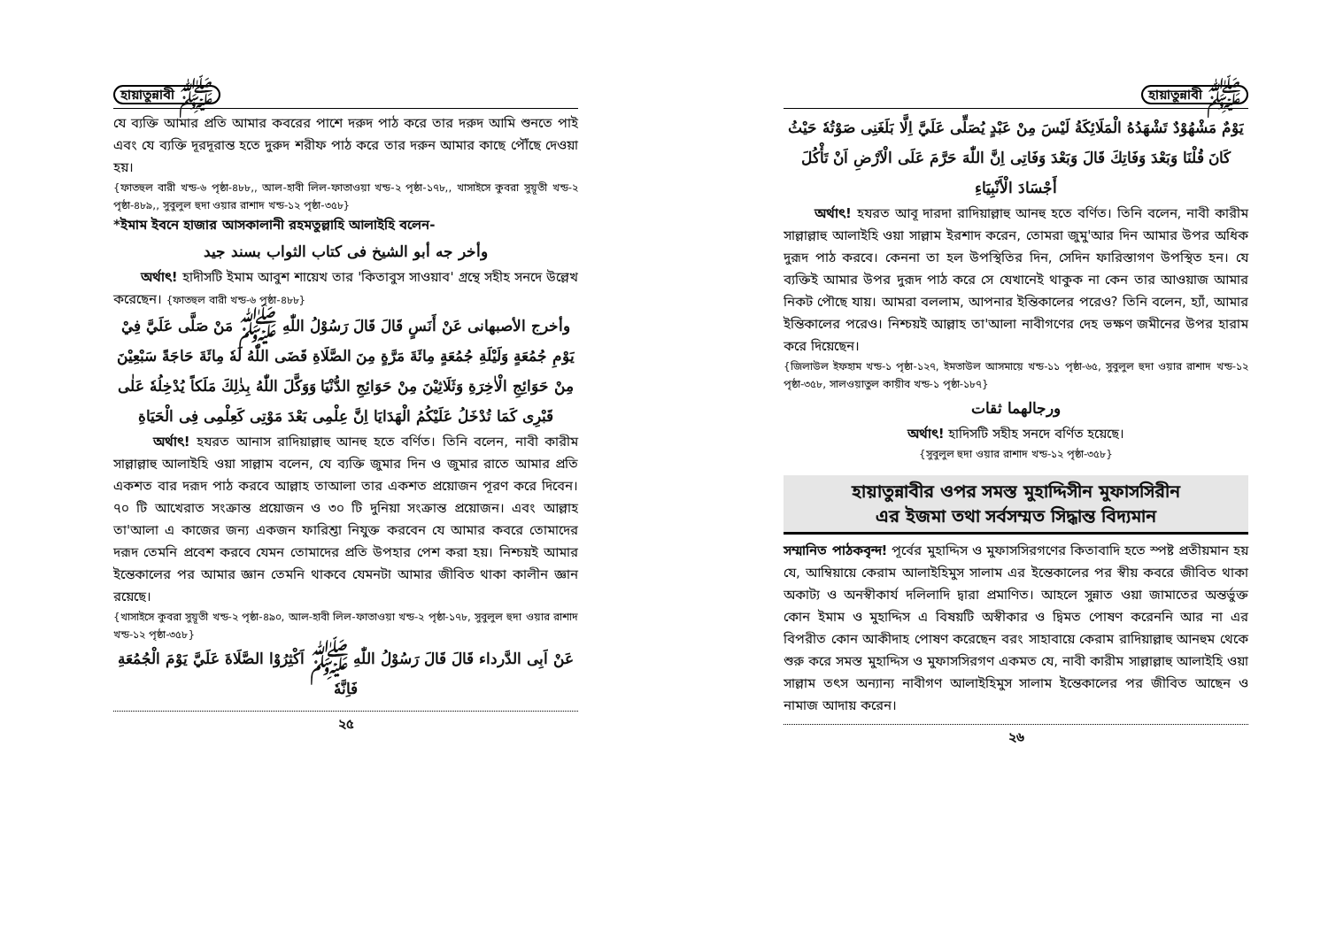হায়াতুন্নাবী ﷺ
যে ব্যক্তি আমার প্রতি আমার কবরের পাশে দরুদ পাঠ করে তার দরুদ আমি শুনতে পাই এবং যে ব্যক্তি দূরদূরান্ত হতে দুরুদ শরীফ পাঠ করে তার দরুন আমার কাছে পৌঁছে দেওয়া হয়।
{ফাতহুল বারী খন্ড-৬ পৃষ্ঠা-৪৮৮,, আল-হাবী লিল-ফাতাওয়া খন্ড-২ পৃষ্ঠা-১৭৮,, খাসাইসে কুবরা সুয়ূতী খন্ড-২ পৃষ্ঠা-৪৮৯,, সুবুলুল হুদা ওয়ার রাশাদ খন্ড-১২ পৃষ্ঠা-৩৫৮}
*ইমাম ইবনে হাজার আসকালানী রহমতুল্লাহি আলাইহি বলেন-
وأخر جه أبو الشيخ فى كتاب الثواب بسند جيد
অর্থাৎ! হাদীসটি ইমাম আবুশ শায়েখ তার 'কিতাবুস সাওয়াব' গ্রন্থে সহীহ সনদে উল্লেখ করেছেন। {ফাতহুল বারী খন্ড-৬ পৃষ্ঠা-৪৮৮}
وأخرج الأصبهانى عَنْ أَنَسٍ قَالَ قَالَ رَسُوْلُ اللّٰهِ ﷺ مَنْ صَلَّى عَلَيَّ فِيْ يَوْمِ جُمُعَةٍ وَلَيْلَةِ جُمُعَةٍ مِائَةَ مَرَّةٍ مِنَ الصَّلَاةِ قَضَى اللّٰهُ لَهٗ مِائَةَ حَاجَةً سَبْعِيْنَ مِنْ حَوَائِجِ الْاٰخِرَةِ وَثَلَاثِيْنَ مِنْ حَوَائِجِ الدُّنْيَا وَوَكَّلَ اللّٰهُ بِذٰلِكَ مَلَكاً يُدْخِلُهٗ عَلٰى قَبْرِى كَمَا تُدْخَلُ عَلَيْكُمُ الْهَدَايَا اِنَّ عِلْمِى بَعْدَ مَوْتِى كَعِلْمِى فِى الْحَيَاةِ
অর্থাৎ! হযরত আনাস রাদিয়াল্লাহু আনহু হতে বর্ণিত। তিনি বলেন, নাবী কারীম সাল্লাল্লাহু আলাইহি ওয়া সাল্লাম বলেন, যে ব্যক্তি জুমার দিন ও জুমার রাতে আমার প্রতি একশত বার দরূদ পাঠ করবে আল্লাহ তাআলা তার একশত প্রয়োজন পূরণ করে দিবেন। ৭০ টি আখেরাত সংক্রান্ত প্রয়োজন ও ৩০ টি দুনিয়া সংক্রান্ত প্রয়োজন। এবং আল্লাহ তা'আলা এ কাজের জন্য একজন ফারিশ্তা নিযুক্ত করবেন যে আমার কবরে তোমাদের দরূদ তেমনি প্রবেশ করবে যেমন তোমাদের প্রতি উপহার পেশ করা হয়। নিশ্চয়ই আমার ইন্তেকালের পর আমার জ্ঞান তেমনি থাকবে যেমনটা আমার জীবিত থাকা কালীন জ্ঞান রয়েছে।
{খাসাইসে কুবরা সুয়ূতী খন্ড-২ পৃষ্ঠা-৪৯০, আল-হাবী লিল-ফাতাওয়া খন্ড-২ পৃষ্ঠা-১৭৮, সুবুলুল হুদা ওয়ার রাশাদ খন্ড-১২ পৃষ্ঠা-৩৫৮}
عَنْ اَبِى الدَّرداء قَالَ قَالَ رَسُوْلُ اللّٰهِ ﷺ اَكْثِرُوْا الصَّلَاةَ عَلَيَّ يَوْمَ الْجُمُعَةِ فَاِنَّهٗ
২৫
হায়াতুন্নাবী ﷺ
يَوْمٌ مَشْهُوْدٌ تَشْهَدُهُ الْمَلَائِكَةُ لَيْسَ مِنْ عَبْدٍ يُصَلِّى عَلَيَّ اِلَّا بَلَغَنِى صَوْتُهٗ حَيْثُ كَانَ قُلْنَا وَبَعْدَ وَفَاتِكَ قَالَ وَبَعْدَ وَفَاتِى اِنَّ اللّٰهَ حَرَّمَ عَلَى الْاَرْضِ اَنْ تَأْكُلَ أَجْسَادَ الْأَنْبِيَاءِ
অর্থাৎ! হযরত আবূ দারদা রাদিয়াল্লাহু আনহু হতে বর্ণিত। তিনি বলেন, নাবী কারীম সাল্লাল্লাহু আলাইহি ওয়া সাল্লাম ইরশাদ করেন, তোমরা জুমু'আর দিন আমার উপর অধিক দুরূদ পাঠ করবে। কেননা তা হল উপস্থিতির দিন, সেদিন ফারিস্তাগণ উপস্থিত হন। যে ব্যক্তিই আমার উপর দুরূদ পাঠ করে সে যেখানেই থাকুক না কেন তার আওয়াজ আমার নিকট পৌছে যায়। আমরা বললাম, আপনার ইন্তিকালের পরেও? তিনি বলেন, হ্যাঁ, আমার ইন্তিকালের পরেও। নিশ্চয়ই আল্লাহ তা'আলা নাবীগণের দেহ ভক্ষণ জমীনের উপর হারাম করে দিয়েছেন।
{জিলাউল ইফহাম খন্ড-১ পৃষ্ঠা-১২৭, ইমতাউল আসমায়ে খন্ড-১১ পৃষ্ঠা-৬৫, সুবুলুল হুদা ওয়ার রাশাদ খন্ড-১২ পৃষ্ঠা-৩৫৮, সালওয়াতুল কায়ীব খন্ড-১ পৃষ্ঠা-১৮৭}
ورجالهما ثقات
অর্থাৎ! হাদিসটি সহীহ সনদে বর্ণিত হয়েছে।
{সুবুলুল হুদা ওয়ার রাশাদ খন্ড-১২ পৃষ্ঠা-৩৫৮}
হায়াতুন্নাবীর ওপর সমস্ত মুহাদ্দিসীন মুফাসসিরীন
এর ইজমা তথা সর্বসম্মত সিদ্ধান্ত বিদ্যমান
সম্মানিত পাঠকবৃন্দ! পূর্বের মুহাদ্দিস ও মুফাসসিরগণের কিতাবাদি হতে স্পষ্ট প্রতীয়মান হয় যে, আম্বিয়ায়ে কেরাম আলাইহিমুস সালাম এর ইন্তেকালের পর স্বীয় কবরে জীবিত থাকা অকাট্য ও অনস্বীকার্য দলিলাদি দ্বারা প্রমাণিত। আহলে সুন্নাত ওয়া জামাতের অন্তর্ভুক্ত কোন ইমাম ও মুহাদ্দিস এ বিষয়টি অস্বীকার ও দ্বিমত পোষণ করেননি আর না এর বিপরীত কোন আকীদাহ পোষণ করেছেন বরং সাহাবায়ে কেরাম রাদিয়াল্লাহু আনহুম থেকে শুরু করে সমস্ত মুহাদ্দিস ও মুফাসসিরগণ একমত যে, নাবী কারীম সাল্লাল্লাহু আলাইহি ওয়া সাল্লাম তৎস অন্যান্য নাবীগণ আলাইহিমুস সালাম ইন্তেকালের পর জীবিত আছেন ও নামাজ আদায় করেন।
২৬